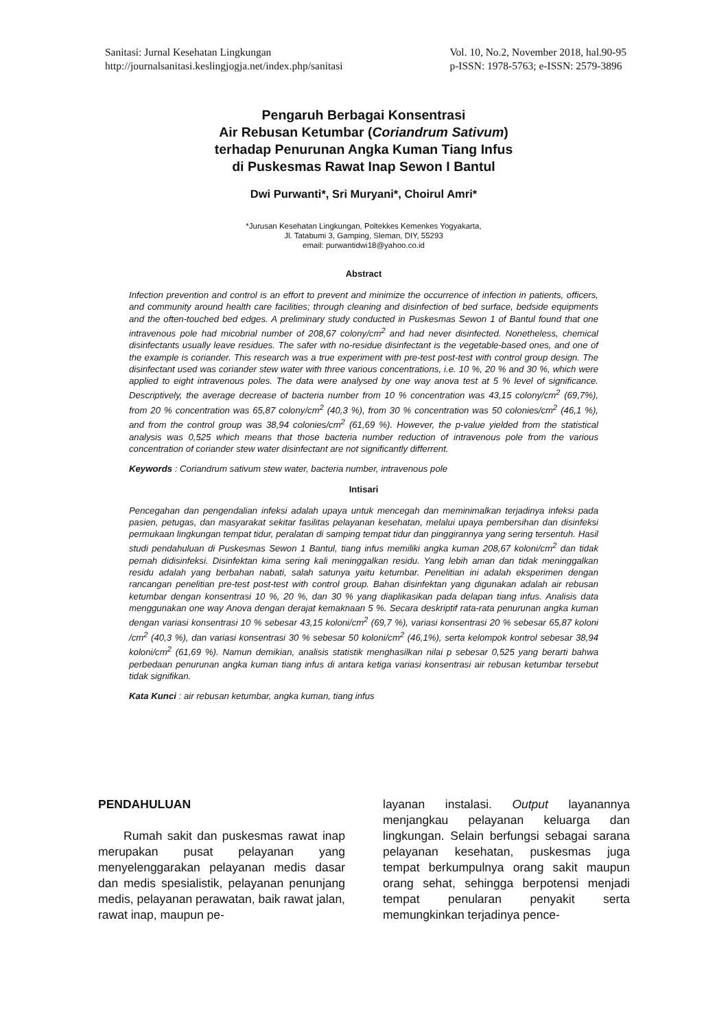Sanitasi: Jurnal Kesehatan Lingkungan
http://journalsanitasi.keslingjogja.net/index.php/sanitasi
Vol. 10, No.2, November 2018, hal.90-95
p-ISSN: 1978-5763; e-ISSN: 2579-3896
Pengaruh Berbagai Konsentrasi
Air Rebusan Ketumbar (Coriandrum Sativum)
terhadap Penurunan Angka Kuman Tiang Infus
di Puskesmas Rawat Inap Sewon I Bantul
Dwi Purwanti*, Sri Muryani*, Choirul Amri*
*Jurusan Kesehatan Lingkungan, Poltekkes Kemenkes Yogyakarta,
Jl. Tatabumi 3, Gamping, Sleman, DIY, 55293
email: purwantidwi18@yahoo.co.id
Abstract
Infection prevention and control is an effort to prevent and minimize the occurrence of infection in patients, officers, and community around health care facilities; through cleaning and disinfection of bed surface, bedside equipments and the often-touched bed edges. A preliminary study conducted in Puskesmas Sewon 1 of Bantul found that one intravenous pole had micobrial number of 208,67 colony/cm<sup>2</sup> and had never disinfected. Nonetheless, chemical disinfectants usually leave residues. The safer with no-residue disinfectant is the vegetable-based ones, and one of the example is coriander. This research was a true experiment with pre-test post-test with control group design. The disinfectant used was coriander stew water with three various concentrations, i.e. 10 %, 20 % and 30 %, which were applied to eight intravenous poles. The data were analysed by one way anova test at 5 % level of significance. Descriptively, the average decrease of bacteria number from 10 % concentration was 43,15 colony/cm<sup>2</sup> (69,7%), from 20 % concentration was 65,87 colony/cm<sup>2</sup> (40,3 %), from 30 % concentration was 50 colonies/cm<sup>2</sup> (46,1 %), and from the control group was 38,94 colonies/cm<sup>2</sup> (61,69 %). However, the p-value yielded from the statistical analysis was 0,525 which means that those bacteria number reduction of intravenous pole from the various concentration of coriander stew water disinfectant are not significantly differrent.
Keywords : Coriandrum sativum stew water, bacteria number, intravenous pole
Intisari
Pencegahan dan pengendalian infeksi adalah upaya untuk mencegah dan meminimalkan terjadinya infeksi pada pasien, petugas, dan masyarakat sekitar fasilitas pelayanan kesehatan, melalui upaya pembersihan dan disinfeksi permukaan lingkungan tempat tidur, peralatan di samping tempat tidur dan pinggirannya yang sering tersentuh. Hasil studi pendahuluan di Puskesmas Sewon 1 Bantul, tiang infus memiliki angka kuman 208,67 koloni/cm<sup>2</sup> dan tidak pernah didisinfeksi. Disinfektan kima sering kali meninggalkan residu. Yang lebih aman dan tidak meninggalkan residu adalah yang berbahan nabati, salah satunya yaitu ketumbar. Penelitian ini adalah eksperimen dengan rancangan penelitian pre-test post-test with control group. Bahan disinfektan yang digunakan adalah air rebusan ketumbar dengan konsentrasi 10 %, 20 %, dan 30 % yang diaplikasikan pada delapan tiang infus. Analisis data menggunakan one way Anova dengan derajat kemaknaan 5 %. Secara deskriptif rata-rata penurunan angka kuman dengan variasi konsentrasi 10 % sebesar 43,15 koloni/cm<sup>2</sup> (69,7 %), variasi konsentrasi 20 % sebesar 65,87 koloni /cm<sup>2</sup> (40,3 %), dan variasi konsentrasi 30 % sebesar 50 koloni/cm<sup>2</sup> (46,1%), serta kelompok kontrol sebesar 38,94 koloni/cm<sup>2</sup> (61,69 %). Namun demikian, analisis statistik menghasilkan nilai p sebesar 0,525 yang berarti bahwa perbedaan penurunan angka kuman tiang infus di antara ketiga variasi konsentrasi air rebusan ketumbar tersebut tidak signifikan.
Kata Kunci : air rebusan ketumbar, angka kuman, tiang infus
PENDAHULUAN
Rumah sakit dan puskesmas rawat inap merupakan pusat pelayanan yang menyelenggarakan pelayanan medis dasar dan medis spesialistik, pelayanan penunjang medis, pelayanan perawatan, baik rawat jalan, rawat inap, maupun pe-
layanan instalasi. Output layanannya menjangkau pelayanan keluarga dan lingkungan. Selain berfungsi sebagai sarana pelayanan kesehatan, puskesmas juga tempat berkumpulnya orang sakit maupun orang sehat, sehingga berpotensi menjadi tempat penularan penyakit serta memungkinkan terjadinya pence-